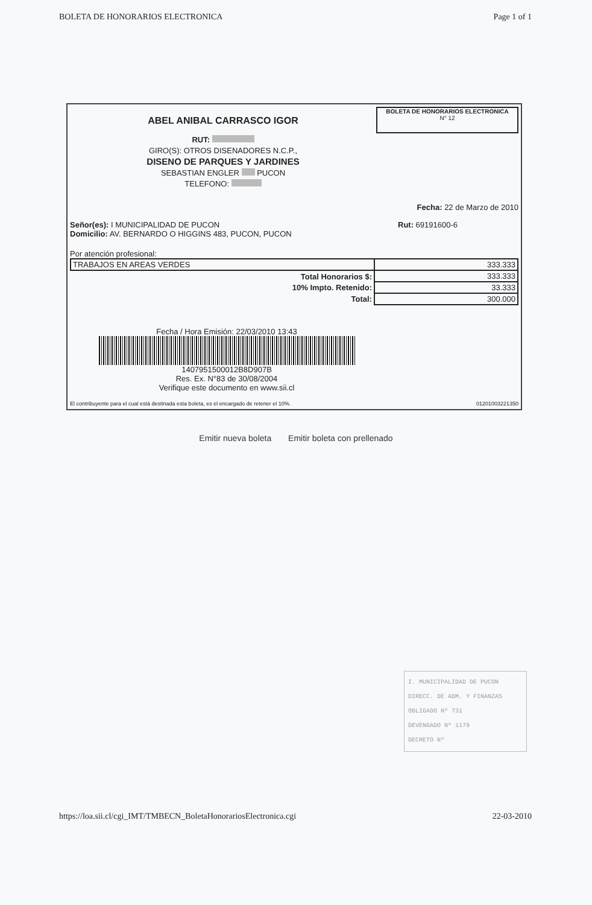BOLETA DE HONORARIOS ELECTRONICA Page 1 of 1
ABEL ANIBAL CARRASCO IGOR
RUT:
GIRO(S): OTROS DISENADORES N.C.P.,
DISENO DE PARQUES Y JARDINES
SEBASTIAN ENGLER PUCON
TELEFONO:
BOLETA DE HONORARIOS ELECTRONICA
N° 12
Fecha: 22 de Marzo de 2010
Señor(es): I MUNICIPALIDAD DE PUCON
Domicilio: AV. BERNARDO O HIGGINS 483, PUCON, PUCON
Rut: 69191600-6
Por atención profesional:
| TRABAJOS EN AREAS VERDES | 333.333 |
| Total Honorarios $: | 333.333 |
| 10% Impto. Retenido: | 33.333 |
| Total: | 300.000 |
Fecha / Hora Emisión: 22/03/2010 13:43
1407951500012B8D907B
Res. Ex. N°83 de 30/08/2004
Verifique este documento en www.sii.cl
El contribuyente para el cual está destinada esta boleta, es el encargado de retener el 10%. 01201003221350
Emitir nueva boleta Emitir boleta con prellenado
I. MUNICIPALIDAD DE PUCON
DIRECC. DE ADM. Y FINANZAS
OBLIGADO Nº 731
DEVENGADO Nº 1179
DECRETO Nº
https://loa.sii.cl/cgi_IMT/TMBECN_BoletaHonorariosElectronica.cgi 22-03-2010